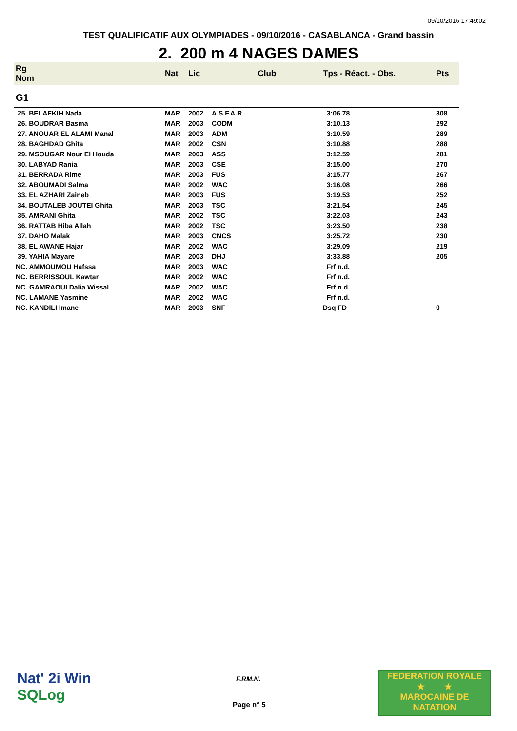09/10/2016 17:49:02
TEST QUALIFICATIF AUX OLYMPIADES - 09/10/2016 - CASABLANCA - Grand bassin
2. 200 m 4 NAGES DAMES
| Rg Nom | | Nat | Lic | Club | Tps - Réact. - Obs. | Pts |
| --- | --- | --- | --- | --- | --- | --- |
| G1 | | | | | | |
| 25. BELAFKIH Nada | | MAR | 2002 | A.S.F.A.R | 3:06.78 | 308 |
| 26. BOUDRAR Basma | | MAR | 2003 | CODM | 3:10.13 | 292 |
| 27. ANOUAR EL ALAMI Manal | | MAR | 2003 | ADM | 3:10.59 | 289 |
| 28. BAGHDAD Ghita | | MAR | 2002 | CSN | 3:10.88 | 288 |
| 29. MSOUGAR Nour El Houda | | MAR | 2003 | ASS | 3:12.59 | 281 |
| 30. LABYAD Rania | | MAR | 2003 | CSE | 3:15.00 | 270 |
| 31. BERRADA Rime | | MAR | 2003 | FUS | 3:15.77 | 267 |
| 32. ABOUMADI Salma | | MAR | 2002 | WAC | 3:16.08 | 266 |
| 33. EL AZHARI Zaineb | | MAR | 2003 | FUS | 3:19.53 | 252 |
| 34. BOUTALEB JOUTEI Ghita | | MAR | 2003 | TSC | 3:21.54 | 245 |
| 35. AMRANI Ghita | | MAR | 2002 | TSC | 3:22.03 | 243 |
| 36. RATTAB Hiba Allah | | MAR | 2002 | TSC | 3:23.50 | 238 |
| 37. DAHO Malak | | MAR | 2003 | CNCS | 3:25.72 | 230 |
| 38. EL AWANE Hajar | | MAR | 2002 | WAC | 3:29.09 | 219 |
| 39. YAHIA Mayare | | MAR | 2003 | DHJ | 3:33.88 | 205 |
| NC. AMMOUMOU Hafssa | | MAR | 2003 | WAC | Frf n.d. | |
| NC. BERRISSOUL Kawtar | | MAR | 2002 | WAC | Frf n.d. | |
| NC. GAMRAOUI Dalia Wissal | | MAR | 2002 | WAC | Frf n.d. | |
| NC. LAMANE Yasmine | | MAR | 2002 | WAC | Frf n.d. | |
| NC. KANDILI Imane | | MAR | 2003 | SNF | Dsq FD | 0 |
Nat' 2i Win
SQLog
F.RM.N.
Page n° 5
FEDERATION ROYALE
★ ★
MAROCAINE DE NATATION